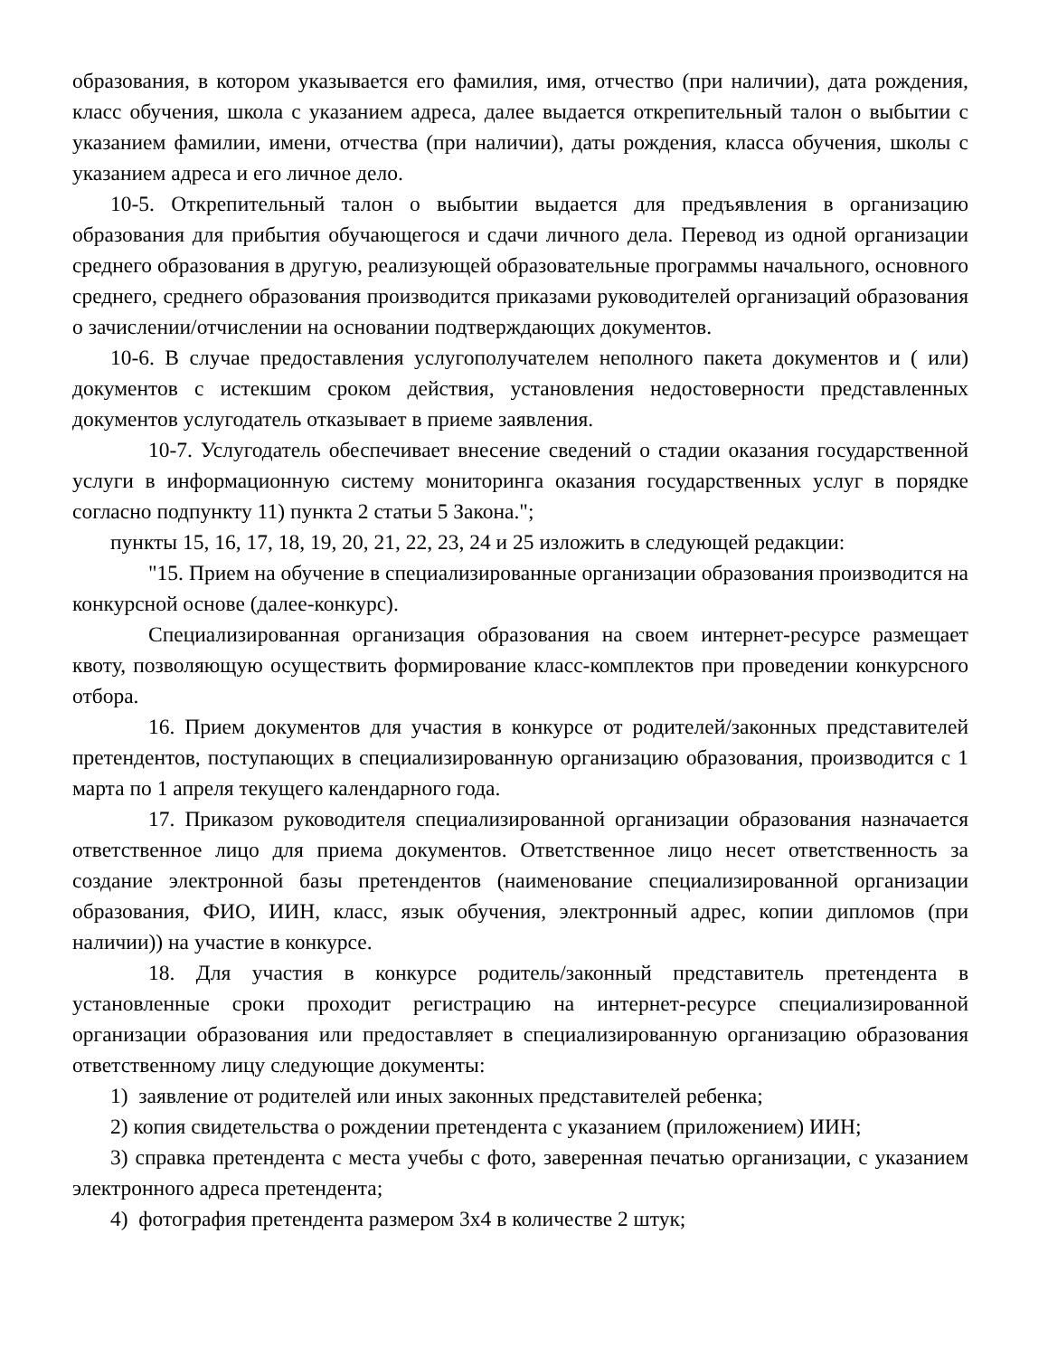образования, в котором указывается его фамилия, имя, отчество (при наличии), дата рождения, класс обучения, школа с указанием адреса, далее выдается открепительный талон о выбытии с указанием фамилии, имени, отчества (при наличии), даты рождения, класса обучения, школы с указанием адреса и его личное дело.
10-5. Открепительный талон о выбытии выдается для предъявления в организацию образования для прибытия обучающегося и сдачи личного дела. Перевод из одной организации среднего образования в другую, реализующей образовательные программы начального, основного среднего, среднего образования производится приказами руководителей организаций образования о зачислении/отчислении на основании подтверждающих документов.
10-6. В случае предоставления услугополучателем неполного пакета документов и ( или) документов с истекшим сроком действия, установления недостоверности представленных документов услугодатель отказывает в приеме заявления.
10-7. Услугодатель обеспечивает внесение сведений о стадии оказания государственной услуги в информационную систему мониторинга оказания государственных услуг в порядке согласно подпункту 11) пункта 2 статьи 5 Закона.";
пункты 15, 16, 17, 18, 19, 20, 21, 22, 23, 24 и 25 изложить в следующей редакции:
"15. Прием на обучение в специализированные организации образования производится на конкурсной основе (далее-конкурс).
Специализированная организация образования на своем интернет-ресурсе размещает квоту, позволяющую осуществить формирование класс-комплектов при проведении конкурсного отбора.
16. Прием документов для участия в конкурсе от родителей/законных представителей претендентов, поступающих в специализированную организацию образования, производится с 1 марта по 1 апреля текущего календарного года.
17. Приказом руководителя специализированной организации образования назначается ответственное лицо для приема документов. Ответственное лицо несет ответственность за создание электронной базы претендентов (наименование специализированной организации образования, ФИО, ИИН, класс, язык обучения, электронный адрес, копии дипломов (при наличии)) на участие в конкурсе.
18. Для участия в конкурсе родитель/законный представитель претендента в установленные сроки проходит регистрацию на интернет-ресурсе специализированной организации образования или предоставляет в специализированную организацию образования ответственному лицу следующие документы:
1) заявление от родителей или иных законных представителей ребенка;
2) копия свидетельства о рождении претендента с указанием (приложением) ИИН;
3) справка претендента с места учебы с фото, заверенная печатью организации, с указанием электронного адреса претендента;
4) фотография претендента размером 3х4 в количестве 2 штук;